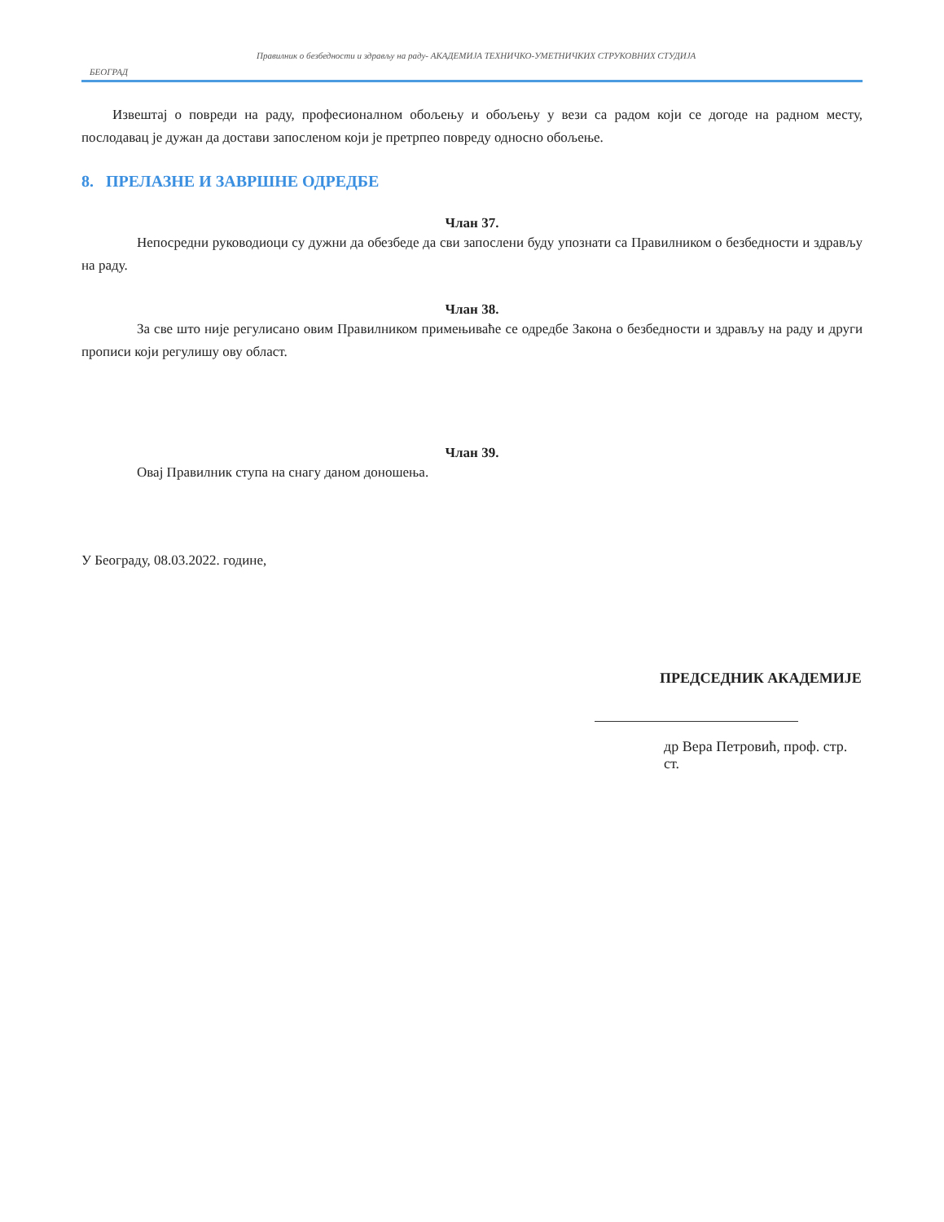Правилник о безбедности и здрављу на раду- АКАДЕМИЈА ТЕХНИЧКО-УМЕТНИЧКИХ СТРУКОВНИХ СТУДИЈА
БЕОГРАД
Извештај о повреди на раду, професионалном обољењу и обољењу у вези са радом који се догоде на радном месту, послодавац је дужан да достави запосленом који је претрпео повреду односно обољење.
8. ПРЕЛАЗНЕ И ЗАВРШНЕ ОДРЕДБЕ
Члан 37.
Непосредни руководиоци су дужни да обезбеде да сви запослени буду упознати са Правилником о безбедности и здрављу на раду.
Члан 38.
За све што није регулисано овим Правилником примењиваће се одредбе Закона о безбедности и здрављу на раду и други прописи који регулишу ову област.
Члан 39.
Овај Правилник ступа на снагу даном доношења.
У Београду, 08.03.2022. године,
ПРЕДСЕДНИК АКАДЕМИЈЕ
др Вера Петровић, проф. стр. ст.